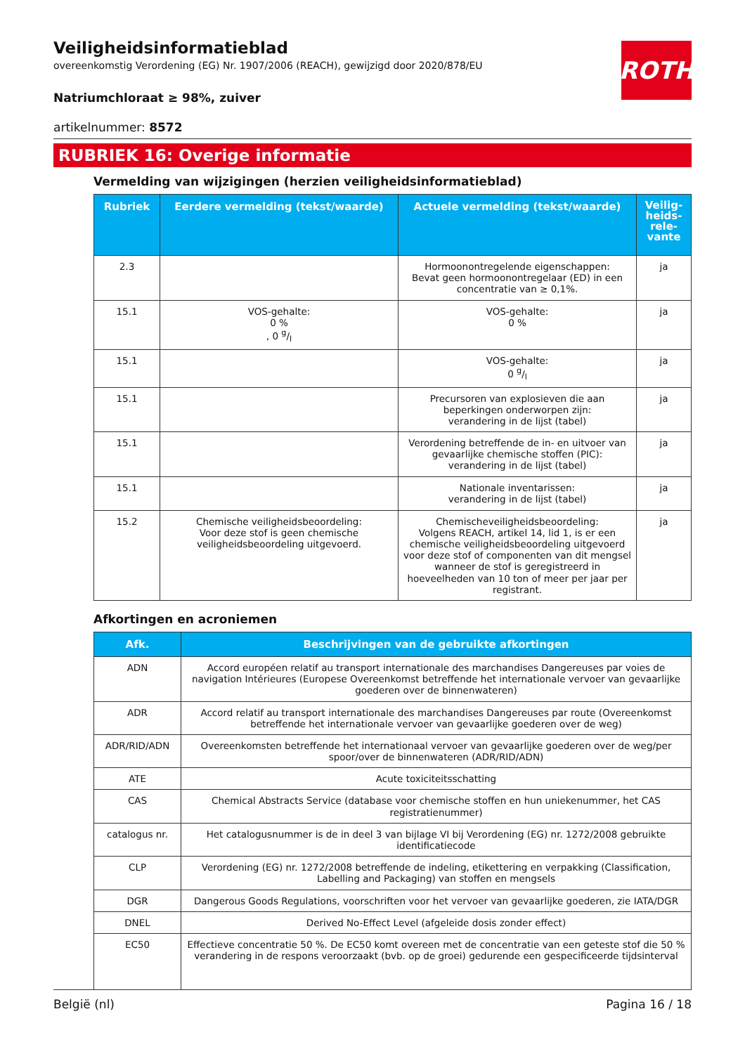ROTH
Veiligheidsinformatieblad
overeenkomstig Verordening (EG) Nr. 1907/2006 (REACH), gewijzigd door 2020/878/EU
Natriumchloraat ≥ 98%, zuiver
artikelnummer: 8572
RUBRIEK 16: Overige informatie
Vermelding van wijzigingen (herzien veiligheidsinformatieblad)
| Rubriek | Eerdere vermelding (tekst/waarde) | Actuele vermelding (tekst/waarde) | Veilig- heids- rele- vante |
| --- | --- | --- | --- |
| 2.3 | | Hormoonontregelende eigenschappen: Bevat geen hormoonontregelaar (ED) in een concentratie van ≥ 0,1%. | ja |
| 15.1 | VOS-gehalte: 0 % , 0 g/l | VOS-gehalte: 0 % | ja |
| 15.1 | | VOS-gehalte: 0 g/l | ja |
| 15.1 | | Precursoren van explosieven die aan beperkingen onderworpen zijn: verandering in de lijst (tabel) | ja |
| 15.1 | | Verordening betreffende de in- en uitvoer van gevaarlijke chemische stoffen (PIC): verandering in de lijst (tabel) | ja |
| 15.1 | | Nationale inventarissen: verandering in de lijst (tabel) | ja |
| 15.2 | Chemische veiligheidsbeoordeling: Voor deze stof is geen chemische veiligheidsbeoordeling uitgevoerd. | Chemischeveiligheidsbeoordeling: Volgens REACH, artikel 14, lid 1, is er een chemische veiligheidsbeoordeling uitgevoerd voor deze stof of componenten van dit mengsel wanneer de stof is geregistreerd in hoeveelheden van 10 ton of meer per jaar per registrant. | ja |
Afkortingen en acroniemen
| Afk. | Beschrijvingen van de gebruikte afkortingen |
| --- | --- |
| ADN | Accord européen relatif au transport internationale des marchandises Dangereuses par voies de navigation Intérieures (Europese Overeenkomst betreffende het internationale vervoer van gevaarlijke goederen over de binnenwateren) |
| ADR | Accord relatif au transport internationale des marchandises Dangereuses par route (Overeenkomst betreffende het internationale vervoer van gevaarlijke goederen over de weg) |
| ADR/RID/ADN | Overeenkomsten betreffende het internationaal vervoer van gevaarlijke goederen over de weg/per spoor/over de binnenwateren (ADR/RID/ADN) |
| ATE | Acute toxiciteitsschatting |
| CAS | Chemical Abstracts Service (database voor chemische stoffen en hun uniekenummer, het CAS registratienummer) |
| catalogus nr. | Het catalogusnummer is de in deel 3 van bijlage VI bij Verordening (EG) nr. 1272/2008 gebruikte identificatiecode |
| CLP | Verordening (EG) nr. 1272/2008 betreffende de indeling, etikettering en verpakking (Classification, Labelling and Packaging) van stoffen en mengsels |
| DGR | Dangerous Goods Regulations, voorschriften voor het vervoer van gevaarlijke goederen, zie IATA/DGR |
| DNEL | Derived No-Effect Level (afgeleide dosis zonder effect) |
| EC50 | Effectieve concentratie 50 %. De EC50 komt overeen met de concentratie van een geteste stof die 50 % verandering in de respons veroorzaakt (bvb. op de groei) gedurende een gespecificeerde tijdsinterval |
België (nl) Pagina 16 / 18